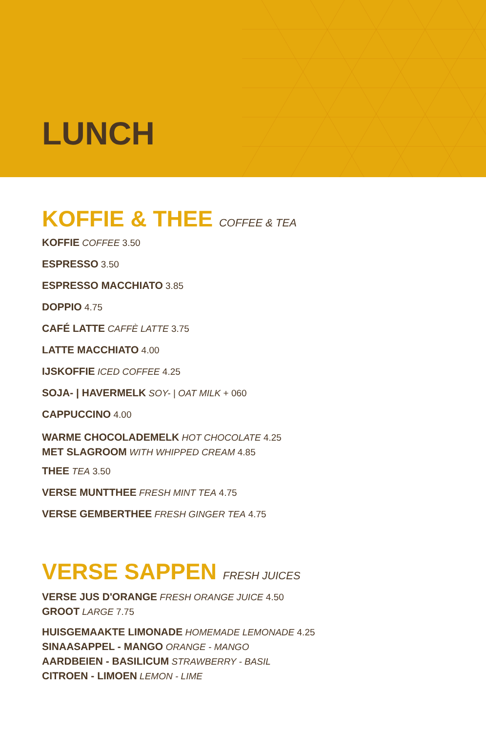LUNCH
KOFFIE & THEE COFFEE & TEA
KOFFIE COFFEE 3.50
ESPRESSO 3.50
ESPRESSO MACCHIATO 3.85
DOPPIO 4.75
CAFÉ LATTE CAFFÈ LATTE 3.75
LATTE MACCHIATO 4.00
IJSKOFFIE ICED COFFEE 4.25
SOJA- | HAVERMELK SOY- | OAT MILK + 060
CAPPUCCINO 4.00
WARME CHOCOLADEMELK HOT CHOCOLATE 4.25
MET SLAGROOM WITH WHIPPED CREAM 4.85
THEE TEA 3.50
VERSE MUNTTHEE FRESH MINT TEA 4.75
VERSE GEMBERTHEE FRESH GINGER TEA 4.75
VERSE SAPPEN FRESH JUICES
VERSE JUS D'ORANGE FRESH ORANGE JUICE 4.50
GROOT LARGE 7.75
HUISGEMAAKTE LIMONADE HOMEMADE LEMONADE 4.25
SINAASAPPEL - MANGO ORANGE - MANGO
AARDBEIEN - BASILICUM STRAWBERRY - BASIL
CITROEN - LIMOEN LEMON - LIME